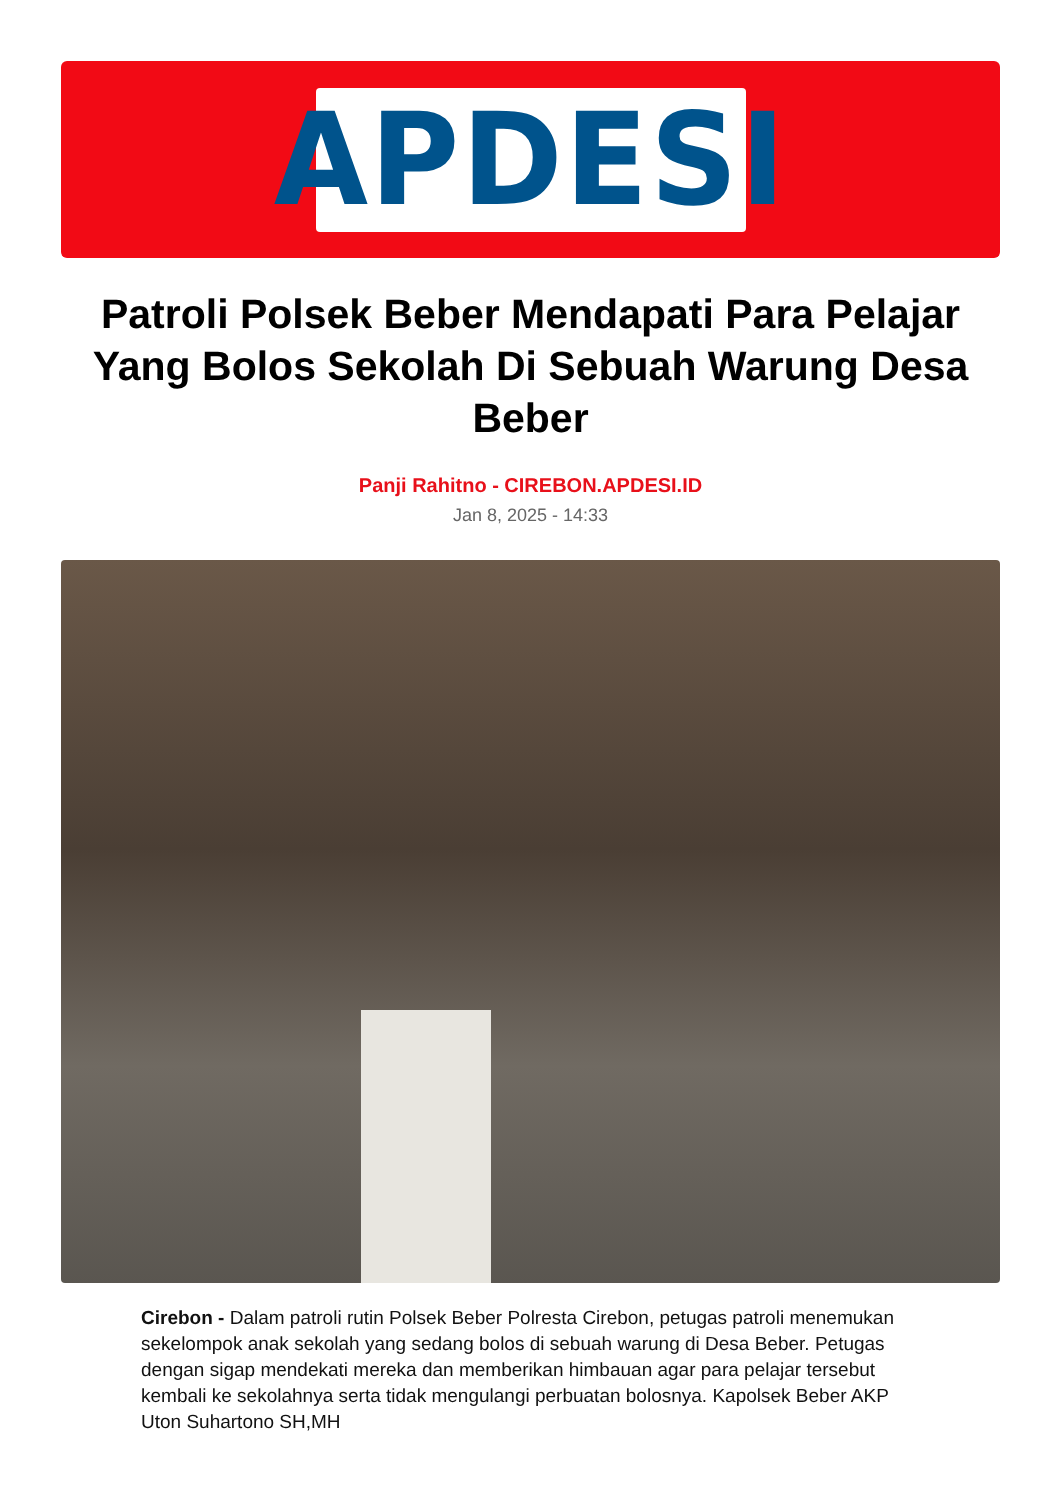APDESI
Patroli Polsek Beber Mendapati Para Pelajar Yang Bolos Sekolah Di Sebuah Warung Desa Beber
Panji Rahitno - CIREBON.APDESI.ID
Jan 8, 2025 - 14:33
Cirebon - Dalam patroli rutin Polsek Beber Polresta Cirebon, petugas patroli menemukan sekelompok anak sekolah yang sedang bolos di sebuah warung di Desa Beber. Petugas dengan sigap mendekati mereka dan memberikan himbauan agar para pelajar tersebut kembali ke sekolahnya serta tidak mengulangi perbuatan bolosnya. Kapolsek Beber AKP Uton Suhartono SH,MH